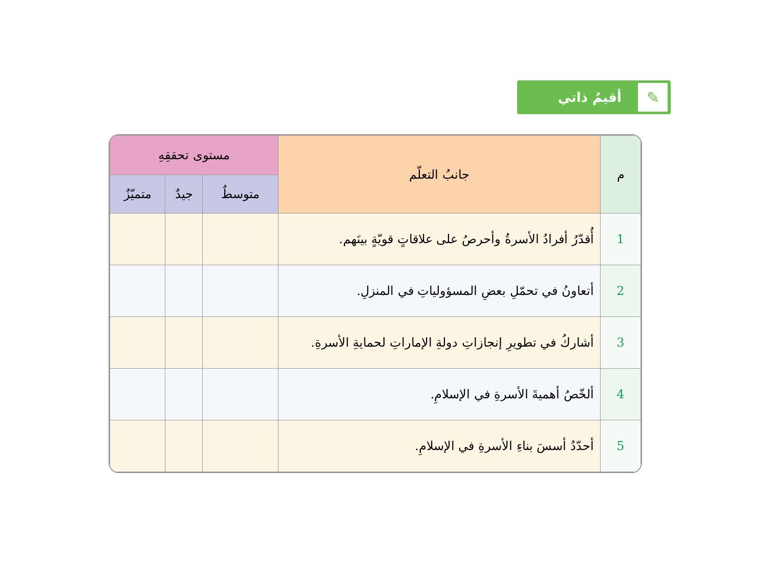✎
أقيمُ ذاتي
| م | جانبُ التعلّم | مستوى تحققِهِ | | |
| --- | --- | --- | --- | --- |
| | | متوسطٌ | جيدٌ | متميّزٌ |
| 1 | أُقدّرُ أفرادُ الأسرةُ وأحرصُ على علاقاتٍ قويّةٍ بينَهم. | | | |
| 2 | أتعاونُ في تحمّلِ بعضِ المسؤولياتِ في المنزلِ. | | | |
| 3 | أشاركُ في تطويرِ إنجازاتِ دولةِ الإماراتِ لحمايةِ الأسرةِ. | | | |
| 4 | ألخّصُ أهميةَ الأسرةِ في الإسلامِ. | | | |
| 5 | أحدّدُ أسسَ بناءِ الأسرةِ في الإسلامِ. | | | |